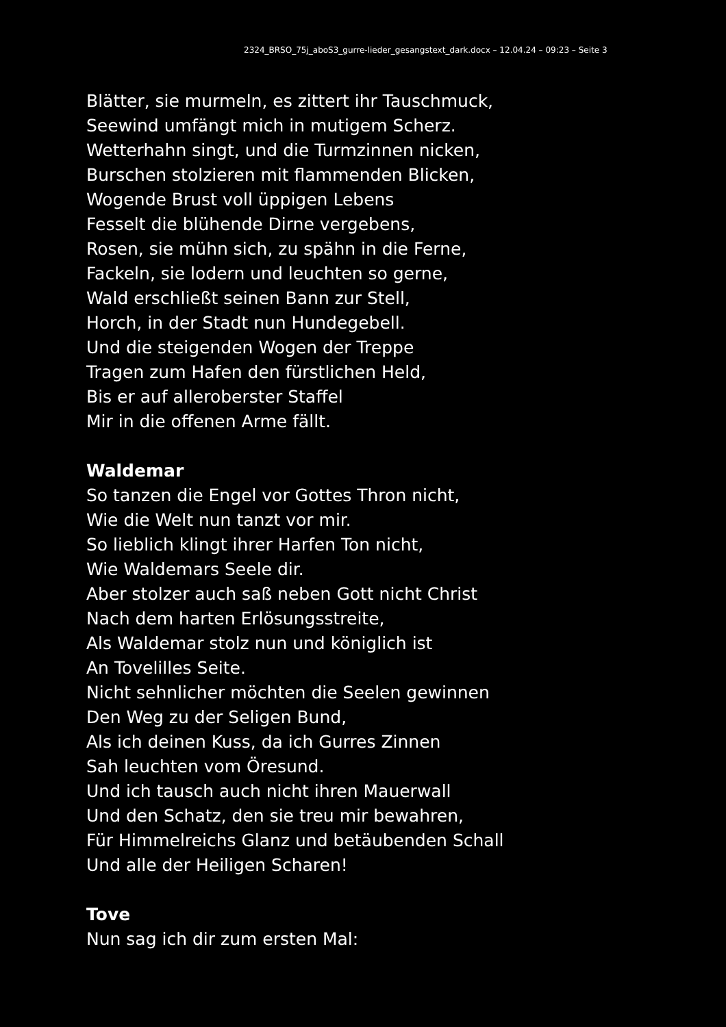2324_BRSO_75j_aboS3_gurre-lieder_gesangstext_dark.docx – 12.04.24 – 09:23 – Seite 3
Blätter, sie murmeln, es zittert ihr Tauschmuck,
Seewind umfängt mich in mutigem Scherz.
Wetterhahn singt, und die Turmzinnen nicken,
Burschen stolzieren mit flammenden Blicken,
Wogende Brust voll üppigen Lebens
Fesselt die blühende Dirne vergebens,
Rosen, sie mühn sich, zu spähn in die Ferne,
Fackeln, sie lodern und leuchten so gerne,
Wald erschließt seinen Bann zur Stell,
Horch, in der Stadt nun Hundegebell.
Und die steigenden Wogen der Treppe
Tragen zum Hafen den fürstlichen Held,
Bis er auf alleroberster Staffel
Mir in die offenen Arme fällt.
Waldemar
So tanzen die Engel vor Gottes Thron nicht,
Wie die Welt nun tanzt vor mir.
So lieblich klingt ihrer Harfen Ton nicht,
Wie Waldemars Seele dir.
Aber stolzer auch saß neben Gott nicht Christ
Nach dem harten Erlösungsstreite,
Als Waldemar stolz nun und königlich ist
An Tovelilles Seite.
Nicht sehnlicher möchten die Seelen gewinnen
Den Weg zu der Seligen Bund,
Als ich deinen Kuss, da ich Gurres Zinnen
Sah leuchten vom Öresund.
Und ich tausch auch nicht ihren Mauerwall
Und den Schatz, den sie treu mir bewahren,
Für Himmelreichs Glanz und betäubenden Schall
Und alle der Heiligen Scharen!
Tove
Nun sag ich dir zum ersten Mal: